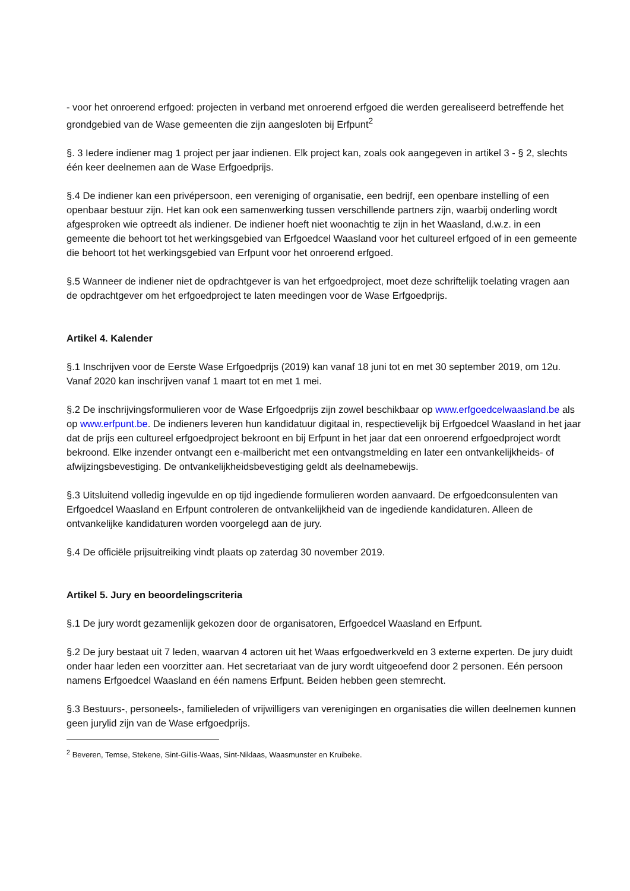- voor het onroerend erfgoed: projecten in verband met onroerend erfgoed die werden gerealiseerd betreffende het grondgebied van de Wase gemeenten die zijn aangesloten bij Erfpunt<sup>2</sup>
§. 3 Iedere indiener mag 1 project per jaar indienen. Elk project kan, zoals ook aangegeven in artikel 3 - § 2, slechts één keer deelnemen aan de Wase Erfgoedprijs.
§.4 De indiener kan een privépersoon, een vereniging of organisatie, een bedrijf, een openbare instelling of een openbaar bestuur zijn. Het kan ook een samenwerking tussen verschillende partners zijn, waarbij onderling wordt afgesproken wie optreedt als indiener. De indiener hoeft niet woonachtig te zijn in het Waasland, d.w.z. in een gemeente die behoort tot het werkingsgebied van Erfgoedcel Waasland voor het cultureel erfgoed of in een gemeente die behoort tot het werkingsgebied van Erfpunt voor het onroerend erfgoed.
§.5 Wanneer de indiener niet de opdrachtgever is van het erfgoedproject, moet deze schriftelijk toelating vragen aan de opdrachtgever om het erfgoedproject te laten meedingen voor de Wase Erfgoedprijs.
Artikel 4. Kalender
§.1 Inschrijven voor de Eerste Wase Erfgoedprijs (2019) kan vanaf 18 juni tot en met 30 september 2019, om 12u. Vanaf 2020 kan inschrijven vanaf 1 maart tot en met 1 mei.
§.2 De inschrijvingsformulieren voor de Wase Erfgoedprijs zijn zowel beschikbaar op www.erfgoedcelwaasland.be als op www.erfpunt.be. De indieners leveren hun kandidatuur digitaal in, respectievelijk bij Erfgoedcel Waasland in het jaar dat de prijs een cultureel erfgoedproject bekroont en bij Erfpunt in het jaar dat een onroerend erfgoedproject wordt bekroond. Elke inzender ontvangt een e-mailbericht met een ontvangstmelding en later een ontvankelijkheids- of afwijzingsbevestiging. De ontvankelijkheidsbevestiging geldt als deelnamebewijs.
§.3 Uitsluitend volledig ingevulde en op tijd ingediende formulieren worden aanvaard. De erfgoedconsulenten van Erfgoedcel Waasland en Erfpunt controleren de ontvankelijkheid van de ingediende kandidaturen. Alleen de ontvankelijke kandidaturen worden voorgelegd aan de jury.
§.4 De officiële prijsuitreiking vindt plaats op zaterdag 30 november 2019.
Artikel 5. Jury en beoordelingscriteria
§.1 De jury wordt gezamenlijk gekozen door de organisatoren, Erfgoedcel Waasland en Erfpunt.
§.2 De jury bestaat uit 7 leden, waarvan 4 actoren uit het Waas erfgoedwerkveld en 3 externe experten. De jury duidt onder haar leden een voorzitter aan. Het secretariaat van de jury wordt uitgeoefend door 2 personen. Eén persoon namens Erfgoedcel Waasland en één namens Erfpunt. Beiden hebben geen stemrecht.
§.3 Bestuurs-, personeels-, familieleden of vrijwilligers van verenigingen en organisaties die willen deelnemen kunnen geen jurylid zijn van de Wase erfgoedprijs.
<sup>2</sup> Beveren, Temse, Stekene, Sint-Gillis-Waas, Sint-Niklaas, Waasmunster en Kruibeke.